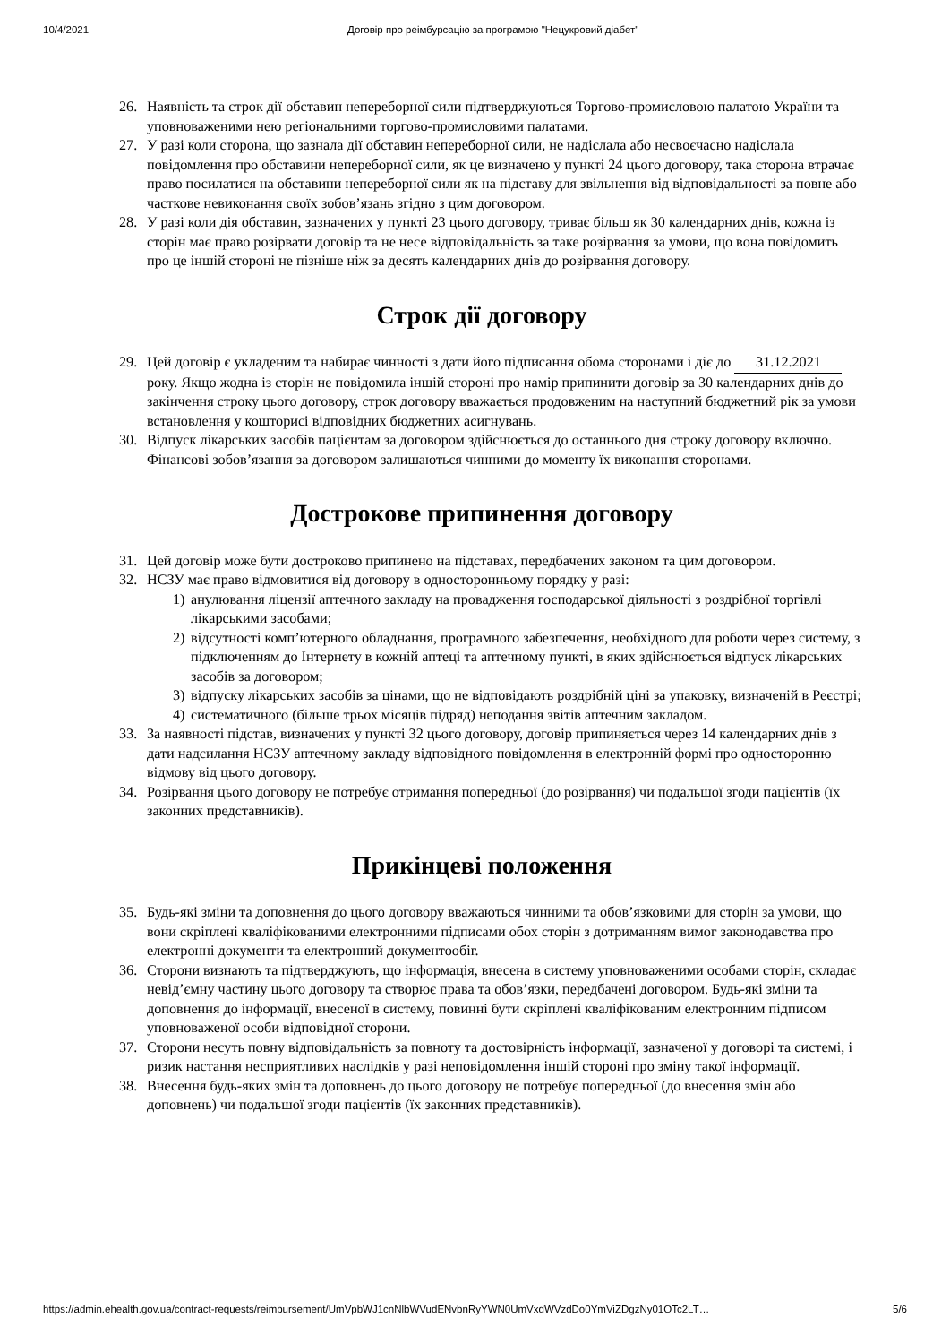10/4/2021 Договір про реімбурсацію за програмою "Нецукровий діабет"
26. Наявність та строк дії обставин непереборної сили підтверджуються Торгово-промисловою палатою України та уповноваженими нею регіональними торгово-промисловими палатами.
27. У разі коли сторона, що зазнала дії обставин непереборної сили, не надіслала або несвоєчасно надіслала повідомлення про обставини непереборної сили, як це визначено у пункті 24 цього договору, така сторона втрачає право посилатися на обставини непереборної сили як на підставу для звільнення від відповідальності за повне або часткове невиконання своїх зобов’язань згідно з цим договором.
28. У разі коли дія обставин, зазначених у пункті 23 цього договору, триває більш як 30 календарних днів, кожна із сторін має право розірвати договір та не несе відповідальність за таке розірвання за умови, що вона повідомить про це іншій стороні не пізніше ніж за десять календарних днів до розірвання договору.
Строк дії договору
29. Цей договір є укладеним та набирає чинності з дати його підписання обома сторонами і діє до 31.12.2021 року. Якщо жодна із сторін не повідомила іншій стороні про намір припинити договір за 30 календарних днів до закінчення строку цього договору, строк договору вважається продовженим на наступний бюджетний рік за умови встановлення у кошторисі відповідних бюджетних асигнувань.
30. Відпуск лікарських засобів пацієнтам за договором здійснюється до останнього дня строку договору включно. Фінансові зобов’язання за договором залишаються чинними до моменту їх виконання сторонами.
Дострокове припинення договору
31. Цей договір може бути достроково припинено на підставах, передбачених законом та цим договором.
32. НСЗУ має право відмовитися від договору в односторонньому порядку у разі:
1) анулювання ліцензії аптечного закладу на провадження господарської діяльності з роздрібної торгівлі лікарськими засобами;
2) відсутності комп’ютерного обладнання, програмного забезпечення, необхідного для роботи через систему, з підключенням до Інтернету в кожній аптеці та аптечному пункті, в яких здійснюється відпуск лікарських засобів за договором;
3) відпуску лікарських засобів за цінами, що не відповідають роздрібній ціні за упаковку, визначеній в Реєстрі;
4) систематичного (більше трьох місяців підряд) неподання звітів аптечним закладом.
33. За наявності підстав, визначених у пункті 32 цього договору, договір припиняється через 14 календарних днів з дати надсилання НСЗУ аптечному закладу відповідного повідомлення в електронній формі про односторонню відмову від цього договору.
34. Розірвання цього договору не потребує отримання попередньої (до розірвання) чи подальшої згоди пацієнтів (їх законних представників).
Прикінцеві положення
35. Будь-які зміни та доповнення до цього договору вважаються чинними та обов’язковими для сторін за умови, що вони скріплені кваліфікованими електронними підписами обох сторін з дотриманням вимог законодавства про електронні документи та електронний документообіг.
36. Сторони визнають та підтверджують, що інформація, внесена в систему уповноваженими особами сторін, складає невід’ємну частину цього договору та створює права та обов’язки, передбачені договором. Будь-які зміни та доповнення до інформації, внесеної в систему, повинні бути скріплені кваліфікованим електронним підписом уповноваженої особи відповідної сторони.
37. Сторони несуть повну відповідальність за повноту та достовірність інформації, зазначеної у договорі та системі, і ризик настання несприятливих наслідків у разі неповідомлення іншій стороні про зміну такої інформації.
38. Внесення будь-яких змін та доповнень до цього договору не потребує попередньої (до внесення змін або доповнень) чи подальшої згоди пацієнтів (їх законних представників).
https://admin.ehealth.gov.ua/contract-requests/reimbursement/UmVpbWJ1cnNlbWVudENvbnRyYWN0UmVxdWVzdDo0YmViZDgzNy01OTc2LT… 5/6